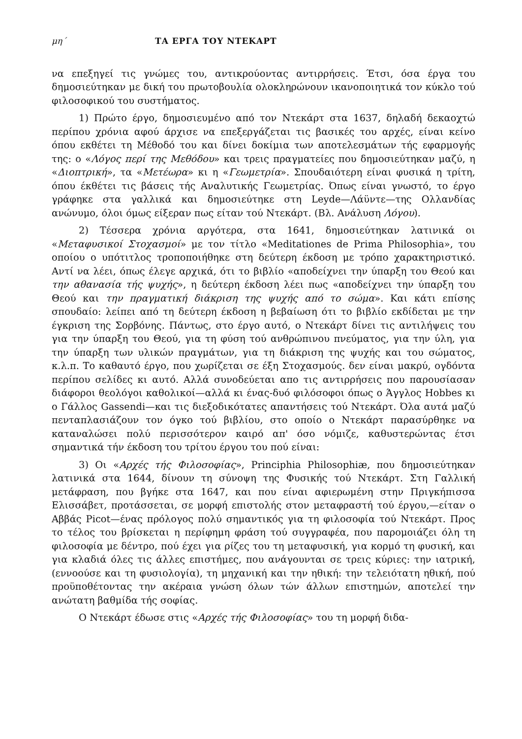μη΄ ΤΑ ΕΡΓΑ ΤΟΥ ΝΤΕΚΑΡΤ
να επεξηγεί τις γνώμες του, αντικρούοντας αντιρρήσεις. Έτσι, όσα έργα του δημοσιεύτηκαν με δική του πρωτοβουλία ολοκληρώνουν ικανοποιητικά τον κύκλο τού φιλοσοφικού του συστήματος.
1) Πρώτο έργο, δημοσιευμένο από τον Ντεκάρτ στα 1637, δηλαδή δεκαοχτώ περίπου χρόνια αφού άρχισε να επεξεργάζεται τις βασικές του αρχές, είναι κείνο όπου εκθέτει τη Μέθοδό του και δίνει δοκίμια των αποτελεσμάτων τής εφαρμογής της: ο «Λόγος περί της Μεθόδου» και τρεις πραγματείες που δημοσιεύτηκαν μαζύ, η «Διοπτρική», τα «Μετέωρα» κι η «Γεωμετρία». Σπουδαιότερη είναι φυσικά η τρίτη, όπου έκθέτει τις βάσεις τής Αναλυτικής Γεωμετρίας. Όπως είναι γνωστό, το έργο γράφηκε στα γαλλικά και δημοσιεύτηκε στη Leyde—Λάϋντε—της Ολλανδίας ανώνυμο, όλοι όμως είξεραν πως είταν τού Ντεκάρτ. (Βλ. Ανάλυση Λόγου).
2) Τέσσερα χρόνια αργότερα, στα 1641, δημοσιεύτηκαν λατινικά οι «Μεταφυσικοί Στοχασμοί» με τον τίτλο «Meditationes de Prima Philosophia», του οποίου ο υπότιτλος τροποποιήθηκε στη δεύτερη έκδοση με τρόπο χαρακτηριστικό. Αντί να λέει, όπως έλεγε αρχικά, ότι το βιβλίο «αποδείχνει την ύπαρξη του Θεού και την αθανασία τής ψυχής», η δεύτερη έκδοση λέει πως «αποδείχνει την ύπαρξη του Θεού και την πραγματική διάκριση της ψυχής από το σώμα». Και κάτι επίσης σπουδαίο: λείπει από τη δεύτερη έκδοση η βεβαίωση ότι το βιβλίο εκδίδεται με την έγκριση της Σορβόνης. Πάντως, στο έργο αυτό, ο Ντεκάρτ δίνει τις αντιλήψεις του για την ύπαρξη του Θεού, για τη φύση τού ανθρώπινου πνεύματος, για την ύλη, για την ύπαρξη των υλικών πραγμάτων, για τη διάκριση της ψυχής και του σώματος, κ.λ.π. Το καθαυτό έργο, που χωρίζεται σε έξη Στοχασμούς. δεν είναι μακρύ, ογδόντα περίπου σελίδες κι αυτό. Αλλά συνοδεύεται απο τις αντιρρήσεις που παρουσίασαν διάφοροι θεολόγοι καθολικοί—αλλά κι ένας-δυό φιλόσοφοι όπως ο Άγγλος Hobbes κι ο Γάλλος Gassendi—και τις διεξοδικότατες απαντήσεις τού Ντεκάρτ. Όλα αυτά μαζύ πενταπλασιάζουν τον όγκο τού βιβλίου, στο οποίο ο Ντεκάρτ παρασύρθηκε να καταναλώσει πολύ περισσότερον καιρό απ' όσο νόμιζε, καθυστερώντας έτσι σημαντικά τήν έκδοση του τρίτου έργου του πού είναι:
3) Οι «Αρχές τής Φιλοσοφίας», Principhia Philosophiæ, που δημοσιεύτηκαν λατινικά στα 1644, δίνουν τη σύνοψη της Φυσικής τού Ντεκάρτ. Στη Γαλλική μετάφραση, που βγήκε στα 1647, και που είναι αφιερωμένη στην Πριγκήπισσα Ελισσάβετ, προτάσσεται, σε μορφή επιστολής στον μεταφραστή τού έργου,—είταν ο Αββάς Picot—ένας πρόλογος πολύ σημαντικός για τη φιλοσοφία τού Ντεκάρτ. Προς το τέλος του βρίσκεται η περίφημη φράση τού συγγραφέα, που παρομοιάζει όλη τη φιλοσοφία με δέντρο, πού έχει για ρίζες του τη μεταφυσική, για κορμό τη φυσική, και για κλαδιά όλες τις άλλες επιστήμες, που ανάγουνται σε τρεις κύριες: την ιατρική, (εννοούσε και τη φυσιολογία), τη μηχανική και την ηθική: την τελειότατη ηθική, πού προϋποθέτοντας την ακέραια γνώση όλων τών άλλων επιστημών, αποτελεί την ανώτατη βαθμίδα τής σοφίας.
Ο Ντεκάρτ έδωσε στις «Αρχές τής Φιλοσοφίας» του τη μορφή διδα-